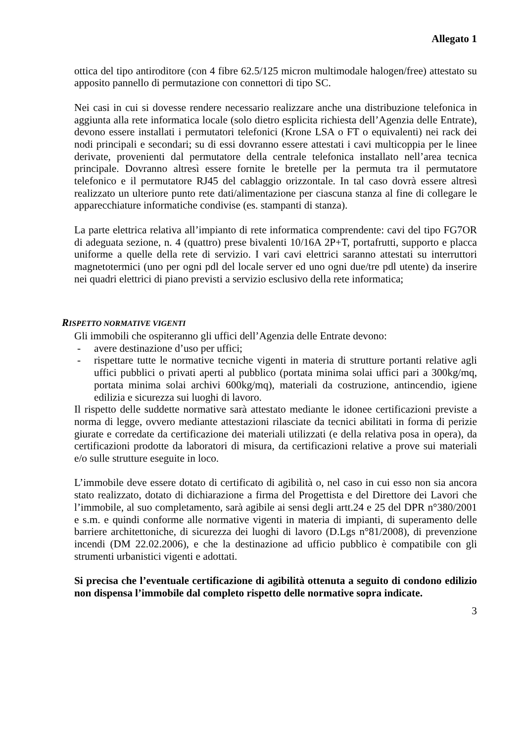Allegato 1
ottica del tipo antiroditore (con 4 fibre 62.5/125 micron multimodale halogen/free) attestato su apposito pannello di permutazione con connettori di tipo SC.
Nei casi in cui si dovesse rendere necessario realizzare anche una distribuzione telefonica in aggiunta alla rete informatica locale (solo dietro esplicita richiesta dell’Agenzia delle Entrate), devono essere installati i permutatori telefonici (Krone LSA o FT o equivalenti) nei rack dei nodi principali e secondari; su di essi dovranno essere attestati i cavi multicoppia per le linee derivate, provenienti dal permutatore della centrale telefonica installato nell’area tecnica principale. Dovranno altresì essere fornite le bretelle per la permuta tra il permutatore telefonico e il permutatore RJ45 del cablaggio orizzontale. In tal caso dovrà essere altresì realizzato un ulteriore punto rete dati/alimentazione per ciascuna stanza al fine di collegare le apparecchiature informatiche condivise (es. stampanti di stanza).
La parte elettrica relativa all’impianto di rete informatica comprendente: cavi del tipo FG7OR di adeguata sezione, n. 4 (quattro) prese bivalenti 10/16A 2P+T, portafrutti, supporto e placca uniforme a quelle della rete di servizio. I vari cavi elettrici saranno attestati su interruttori magnetotermici (uno per ogni pdl del locale server ed uno ogni due/tre pdl utente) da inserire nei quadri elettrici di piano previsti a servizio esclusivo della rete informatica;
RISPETTO NORMATIVE VIGENTI
Gli immobili che ospiteranno gli uffici dell’Agenzia delle Entrate devono:
- avere destinazione d’uso per uffici;
- rispettare tutte le normative tecniche vigenti in materia di strutture portanti relative agli uffici pubblici o privati aperti al pubblico (portata minima solai uffici pari a 300kg/mq, portata minima solai archivi 600kg/mq), materiali da costruzione, antincendio, igiene edilizia e sicurezza sui luoghi di lavoro.
Il rispetto delle suddette normative sarà attestato mediante le idonee certificazioni previste a norma di legge, ovvero mediante attestazioni rilasciate da tecnici abilitati in forma di perizie giurate e corredate da certificazione dei materiali utilizzati (e della relativa posa in opera), da certificazioni prodotte da laboratori di misura, da certificazioni relative a prove sui materiali e/o sulle strutture eseguite in loco.
L’immobile deve essere dotato di certificato di agibilità o, nel caso in cui esso non sia ancora stato realizzato, dotato di dichiarazione a firma del Progettista e del Direttore dei Lavori che l’immobile, al suo completamento, sarà agibile ai sensi degli artt.24 e 25 del DPR n°380/2001 e s.m. e quindi conforme alle normative vigenti in materia di impianti, di superamento delle barriere architettoniche, di sicurezza dei luoghi di lavoro (D.Lgs n°81/2008), di prevenzione incendi (DM 22.02.2006), e che la destinazione ad ufficio pubblico è compatibile con gli strumenti urbanistici vigenti e adottati.
Si precisa che l’eventuale certificazione di agibilità ottenuta a seguito di condono edilizio non dispensa l’immobile dal completo rispetto delle normative sopra indicate.
3